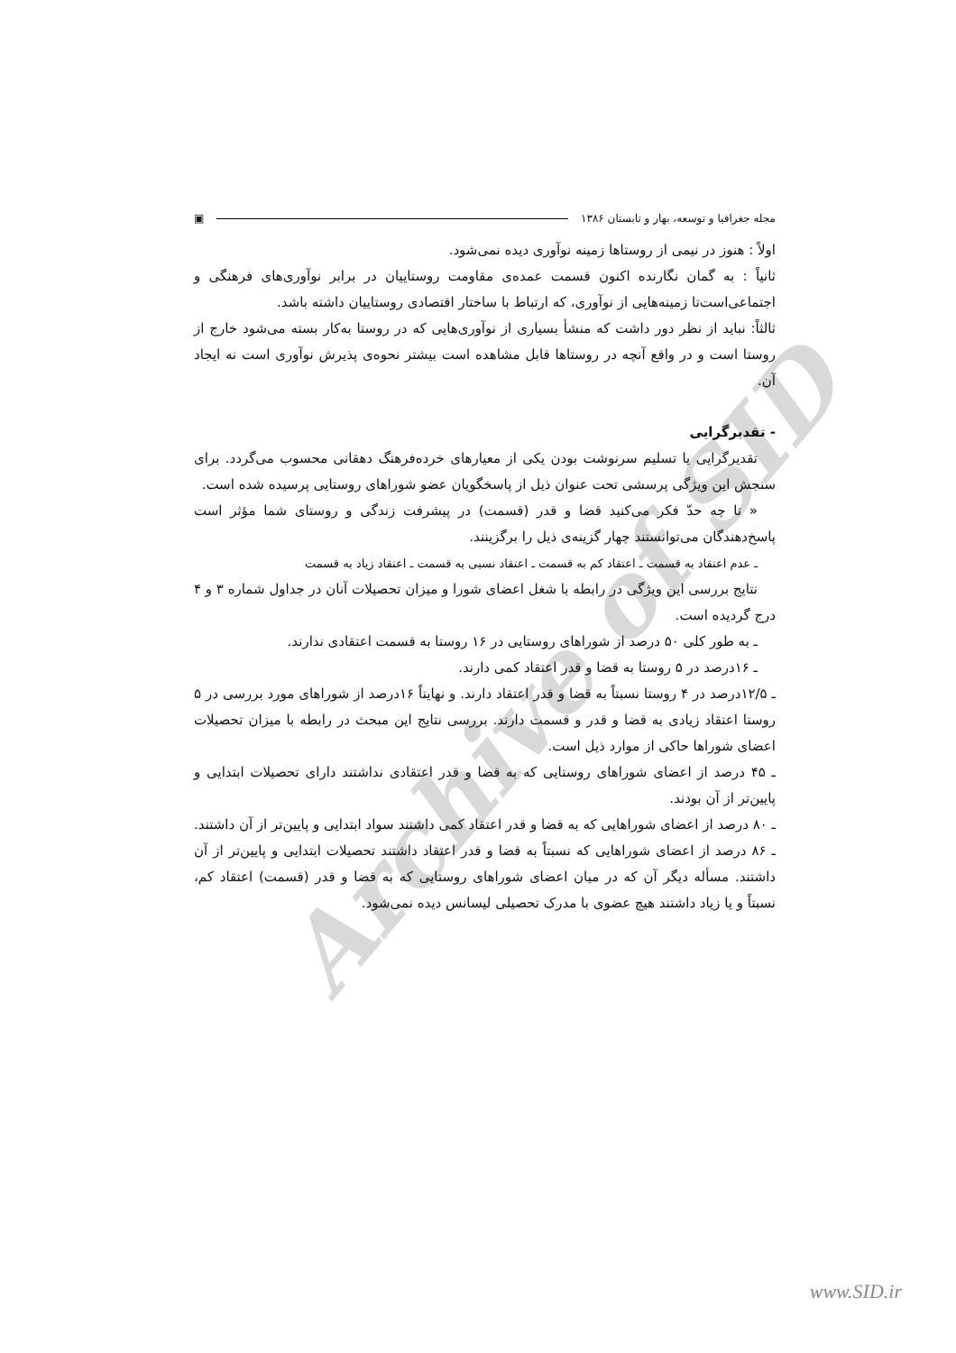Archive of SID
مجله جغرافیا و توسعه، بهار و تابستان ۱۳۸۶ ▣
اولاً : هنوز در نیمی از روستاها زمینه نوآوری دیده نمی‌شود.
ثانیاً : به گمان نگارنده اکنون قسمت عمده‌ی مقاومت روستاییان در برابر نوآوری‌های فرهنگی و اجتماعی‌است‌تا زمینه‌هایی از نوآوری، که ارتباط با ساختار اقتصادی روستاییان داشته باشد.
ثالثاً: نباید از نظر دور داشت که منشأ بسیاری از نوآوری‌هایی که در روستا به‌کار بسته می‌شود خارج از روستا است و در واقع آنچه در روستاها قابل مشاهده است بیشتر نحوه‌ی پذیرش نوآوری است نه ایجاد آن.
- تقدیرگرایی
تقدیرگرایی یا تسلیم سرنوشت بودن یکی از معیارهای خرده‌فرهنگ دهقانی محسوب می‌گردد. برای سنجش این ویژگی پرسشی تحت عنوان ذیل از پاسخگویان عضو شوراهای روستایی پرسیده شده است.
« تا چه حدّ فکر می‌کنید قضا و قدر (قسمت) در پیشرفت زندگی و روستای شما مؤثر است پاسخ‌دهندگان می‌توانستند چهار گزینه‌ی ذیل را برگزینند.
ـ عدم اعتقاد به قسمت ـ اعتقاد کم به قسمت ـ اعتقاد نسبی به قسمت ـ اعتقاد زیاد به قسمت
نتایج بررسی این ویژگی در رابطه با شغل اعضای شورا و میزان تحصیلات آنان در جداول شماره ۳ و ۴ درج گردیده است.
ـ به طور کلی ۵۰ درصد از شوراهای روستایی در ۱۶ روستا به قسمت اعتقادی ندارند.
ـ ۱۶درصد در ۵ روستا به قضا و قدر اعتقاد کمی دارند.
ـ ۱۲/۵درصد در ۴ روستا نسبتاً به قضا و قدر اعتقاد دارند. و نهایتاً ۱۶درصد از شوراهای مورد بررسی در ۵ روستا اعتقاد زیادی به قضا و قدر و قسمت دارند. بررسی نتایج این مبحث در رابطه با میزان تحصیلات اعضای شوراها حاکی از موارد ذیل است.
ـ ۴۵ درصد از اعضای شوراهای روستایی که به قضا و قدر اعتقادی نداشتند دارای تحصیلات ابتدایی و پایین‌تر از آن بودند.
ـ ۸۰ درصد از اعضای شوراهایی که به قضا و قدر اعتقاد کمی داشتند سواد ابتدایی و پایین‌تر از آن داشتند.
ـ ۸۶ درصد از اعضای شوراهایی که نسبتاً به قضا و قدر اعتقاد داشتند تحصیلات ابتدایی و پایین‌تر از آن داشتند. مسأله دیگر آن که در میان اعضای شوراهای روستایی که به قضا و قدر (قسمت) اعتقاد کم، نسبتاً و یا زیاد داشتند هیچ عضوی با مدرک تحصیلی لیسانس دیده نمی‌شود.
www.SID.ir